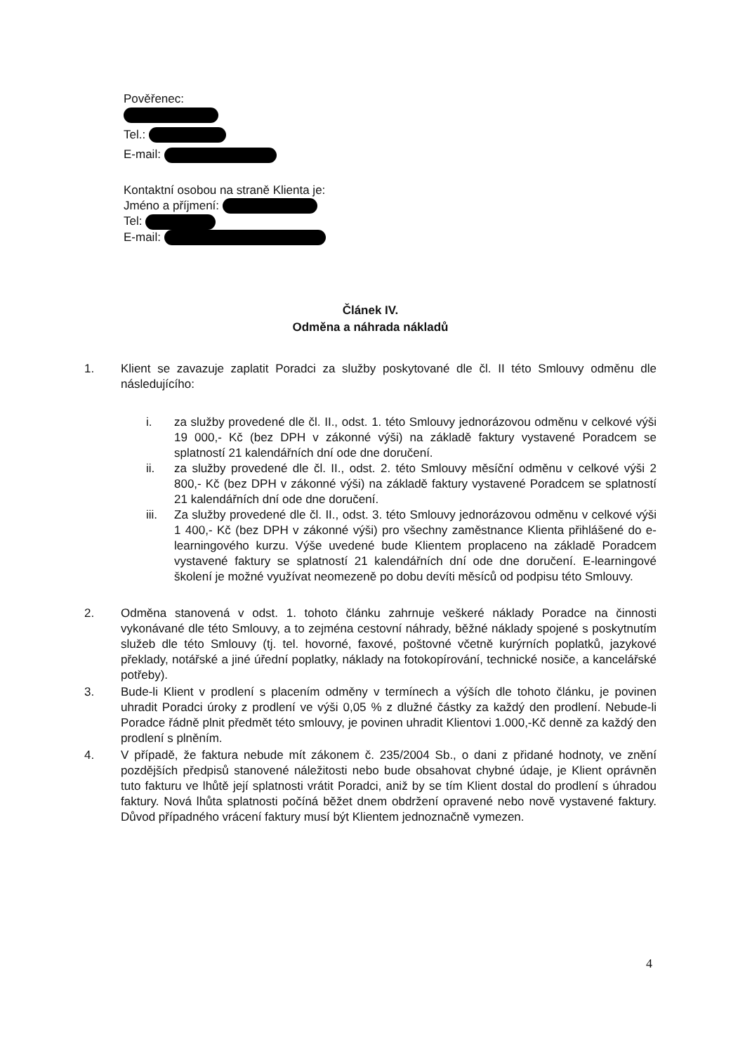Pověřenec:
Tel.:
E-mail:
Kontaktní osobou na straně Klienta je:
Jméno a příjmení:
Tel:
E-mail:
Článek IV.
Odměna a náhrada nákladů
1. Klient se zavazuje zaplatit Poradci za služby poskytované dle čl. II této Smlouvy odměnu dle následujícího:
i. za služby provedené dle čl. II., odst. 1. této Smlouvy jednorázovou odměnu v celkové výši 19 000,- Kč (bez DPH v zákonné výši) na základě faktury vystavené Poradcem se splatností 21 kalendářních dní ode dne doručení.
ii. za služby provedené dle čl. II., odst. 2. této Smlouvy měsíční odměnu v celkové výši 2 800,- Kč (bez DPH v zákonné výši) na základě faktury vystavené Poradcem se splatností 21 kalendářních dní ode dne doručení.
iii. Za služby provedené dle čl. II., odst. 3. této Smlouvy jednorázovou odměnu v celkové výši 1 400,- Kč (bez DPH v zákonné výši) pro všechny zaměstnance Klienta přihlášené do e-learningového kurzu. Výše uvedené bude Klientem proplaceno na základě Poradcem vystavené faktury se splatností 21 kalendářních dní ode dne doručení. E-learningové školení je možné využívat neomezeně po dobu devíti měsíců od podpisu této Smlouvy.
2. Odměna stanovená v odst. 1. tohoto článku zahrnuje veškeré náklady Poradce na činnosti vykonávané dle této Smlouvy, a to zejména cestovní náhrady, běžné náklady spojené s poskytnutím služeb dle této Smlouvy (tj. tel. hovorné, faxové, poštovné včetně kurýrních poplatků, jazykové překlady, notářské a jiné úřední poplatky, náklady na fotokopírování, technické nosiče, a kancelářské potřeby).
3. Bude-li Klient v prodlení s placením odměny v termínech a výších dle tohoto článku, je povinen uhradit Poradci úroky z prodlení ve výši 0,05 % z dlužné částky za každý den prodlení. Nebude-li Poradce řádně plnit předmět této smlouvy, je povinen uhradit Klientovi 1.000,-Kč denně za každý den prodlení s plněním.
4. V případě, že faktura nebude mít zákonem č. 235/2004 Sb., o dani z přidané hodnoty, ve znění pozdějších předpisů stanovené náležitosti nebo bude obsahovat chybné údaje, je Klient oprávněn tuto fakturu ve lhůtě její splatnosti vrátit Poradci, aniž by se tím Klient dostal do prodlení s úhradou faktury. Nová lhůta splatnosti počíná běžet dnem obdržení opravené nebo nově vystavené faktury. Důvod případného vrácení faktury musí být Klientem jednoznačně vymezen.
4